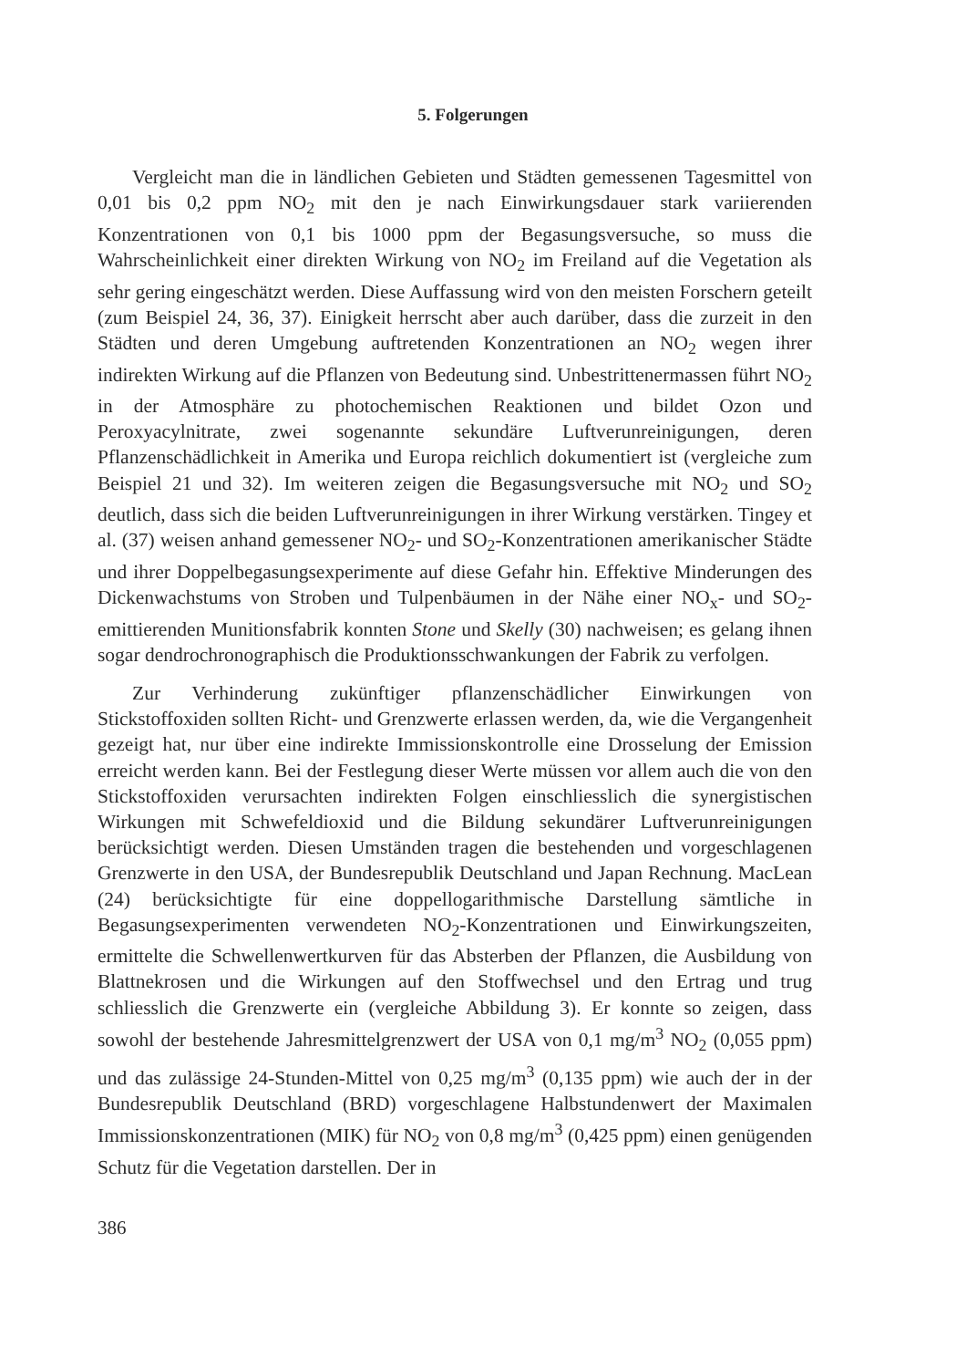5. Folgerungen
Vergleicht man die in ländlichen Gebieten und Städten gemessenen Tagesmittel von 0,01 bis 0,2 ppm NO<sub>2</sub> mit den je nach Einwirkungsdauer stark variierenden Konzentrationen von 0,1 bis 1000 ppm der Begasungsversuche, so muss die Wahrscheinlichkeit einer direkten Wirkung von NO<sub>2</sub> im Freiland auf die Vegetation als sehr gering eingeschätzt werden. Diese Auffassung wird von den meisten Forschern geteilt (zum Beispiel 24, 36, 37). Einigkeit herrscht aber auch darüber, dass die zurzeit in den Städten und deren Umgebung auftretenden Konzentrationen an NO<sub>2</sub> wegen ihrer indirekten Wirkung auf die Pflanzen von Bedeutung sind. Unbestrittenermassen führt NO<sub>2</sub> in der Atmosphäre zu photochemischen Reaktionen und bildet Ozon und Peroxyacylnitrate, zwei sogenannte sekundäre Luftverunreinigungen, deren Pflanzenschädlichkeit in Amerika und Europa reichlich dokumentiert ist (vergleiche zum Beispiel 21 und 32). Im weiteren zeigen die Begasungsversuche mit NO<sub>2</sub> und SO<sub>2</sub> deutlich, dass sich die beiden Luftverunreinigungen in ihrer Wirkung verstärken. Tingey et al. (37) weisen anhand gemessener NO<sub>2</sub>- und SO<sub>2</sub>-Konzentrationen amerikanischer Städte und ihrer Doppelbegasungsexperimente auf diese Gefahr hin. Effektive Minderungen des Dickenwachstums von Stroben und Tulpenbäumen in der Nähe einer NO<sub>x</sub>- und SO<sub>2</sub>-emittierenden Munitionsfabrik konnten Stone und Skelly (30) nachweisen; es gelang ihnen sogar dendrochronographisch die Produktionsschwankungen der Fabrik zu verfolgen.
Zur Verhinderung zukünftiger pflanzenschädlicher Einwirkungen von Stickstoffoxiden sollten Richt- und Grenzwerte erlassen werden, da, wie die Vergangenheit gezeigt hat, nur über eine indirekte Immissionskontrolle eine Drosselung der Emission erreicht werden kann. Bei der Festlegung dieser Werte müssen vor allem auch die von den Stickstoffoxiden verursachten indirekten Folgen einschliesslich die synergistischen Wirkungen mit Schwefeldioxid und die Bildung sekundärer Luftverunreinigungen berücksichtigt werden. Diesen Umständen tragen die bestehenden und vorgeschlagenen Grenzwerte in den USA, der Bundesrepublik Deutschland und Japan Rechnung. MacLean (24) berücksichtigte für eine doppellogarithmische Darstellung sämtliche in Begasungsexperimenten verwendeten NO<sub>2</sub>-Konzentrationen und Einwirkungszeiten, ermittelte die Schwellenwertkurven für das Absterben der Pflanzen, die Ausbildung von Blattnekrosen und die Wirkungen auf den Stoffwechsel und den Ertrag und trug schliesslich die Grenzwerte ein (vergleiche Abbildung 3). Er konnte so zeigen, dass sowohl der bestehende Jahresmittelgrenzwert der USA von 0,1 mg/m<sup>3</sup> NO<sub>2</sub> (0,055 ppm) und das zulässige 24-Stunden-Mittel von 0,25 mg/m<sup>3</sup> (0,135 ppm) wie auch der in der Bundesrepublik Deutschland (BRD) vorgeschlagene Halbstundenwert der Maximalen Immissionskonzentrationen (MIK) für NO<sub>2</sub> von 0,8 mg/m<sup>3</sup> (0,425 ppm) einen genügenden Schutz für die Vegetation darstellen. Der in
386